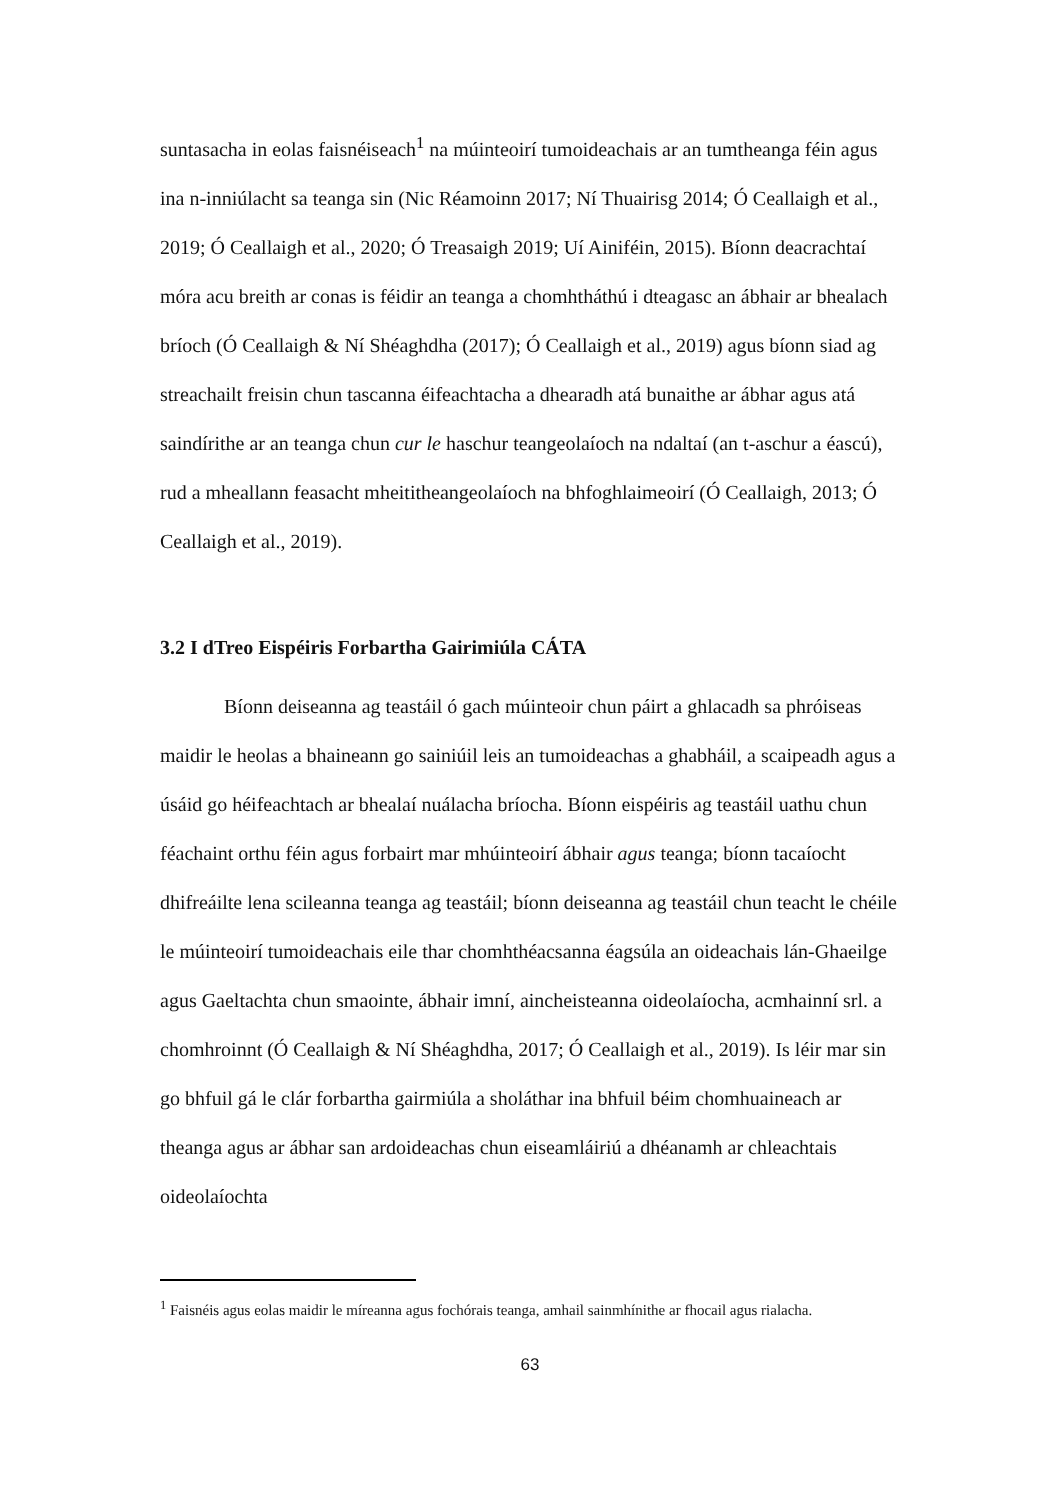suntasacha in eolas faisnéiseach<sup>1</sup> na múinteoirí tumoideachais ar an tumtheanga féin agus ina n-inniúlacht sa teanga sin (Nic Réamoinn 2017; Ní Thuairisg 2014; Ó Ceallaigh et al., 2019; Ó Ceallaigh et al., 2020; Ó Treasaigh 2019; Uí Ainiféin, 2015). Bíonn deacrachtaí móra acu breith ar conas is féidir an teanga a chomhtháthú i dteagasc an ábhair ar bhealach bríoch (Ó Ceallaigh & Ní Shéaghdha (2017); Ó Ceallaigh et al., 2019) agus bíonn siad ag streachailt freisin chun tascanna éifeachtacha a dhearadh atá bunaithe ar ábhar agus atá saindírithe ar an teanga chun cur le haschur teangeolaíoch na ndaltaí (an t-aschur a éascú), rud a mheallann feasacht mheititheangeolaíoch na bhfoghlaimeoirí (Ó Ceallaigh, 2013; Ó Ceallaigh et al., 2019).
3.2 I dTreo Eispéiris Forbartha Gairimiúla CÁTA
Bíonn deiseanna ag teastáil ó gach múinteoir chun páirt a ghlacadh sa phróiseas maidir le heolas a bhaineann go sainiúil leis an tumoideachas a ghabháil, a scaipeadh agus a úsáid go héifeachtach ar bhealaí nuálacha bríocha. Bíonn eispéiris ag teastáil uathu chun féachaint orthu féin agus forbairt mar mhúinteoirí ábhair agus teanga; bíonn tacaíocht dhifreáilte lena scileanna teanga ag teastáil; bíonn deiseanna ag teastáil chun teacht le chéile le múinteoirí tumoideachais eile thar chomhthéacsanna éagsúla an oideachais lán-Ghaeilge agus Gaeltachta chun smaointe, ábhair imní, aincheisteanna oideolaíocha, acmhainní srl. a chomhroinnt (Ó Ceallaigh & Ní Shéaghdha, 2017; Ó Ceallaigh et al., 2019). Is léir mar sin go bhfuil gá le clár forbartha gairmiúla a sholáthar ina bhfuil béim chomhuaineach ar theanga agus ar ábhar san ardoideachas chun eiseamláiriú a dhéanamh ar chleachtais oideolaíochta
<sup>1</sup> Faisnéis agus eolas maidir le míreanna agus fochórais teanga, amhail sainmhínithe ar fhocail agus rialacha.
63